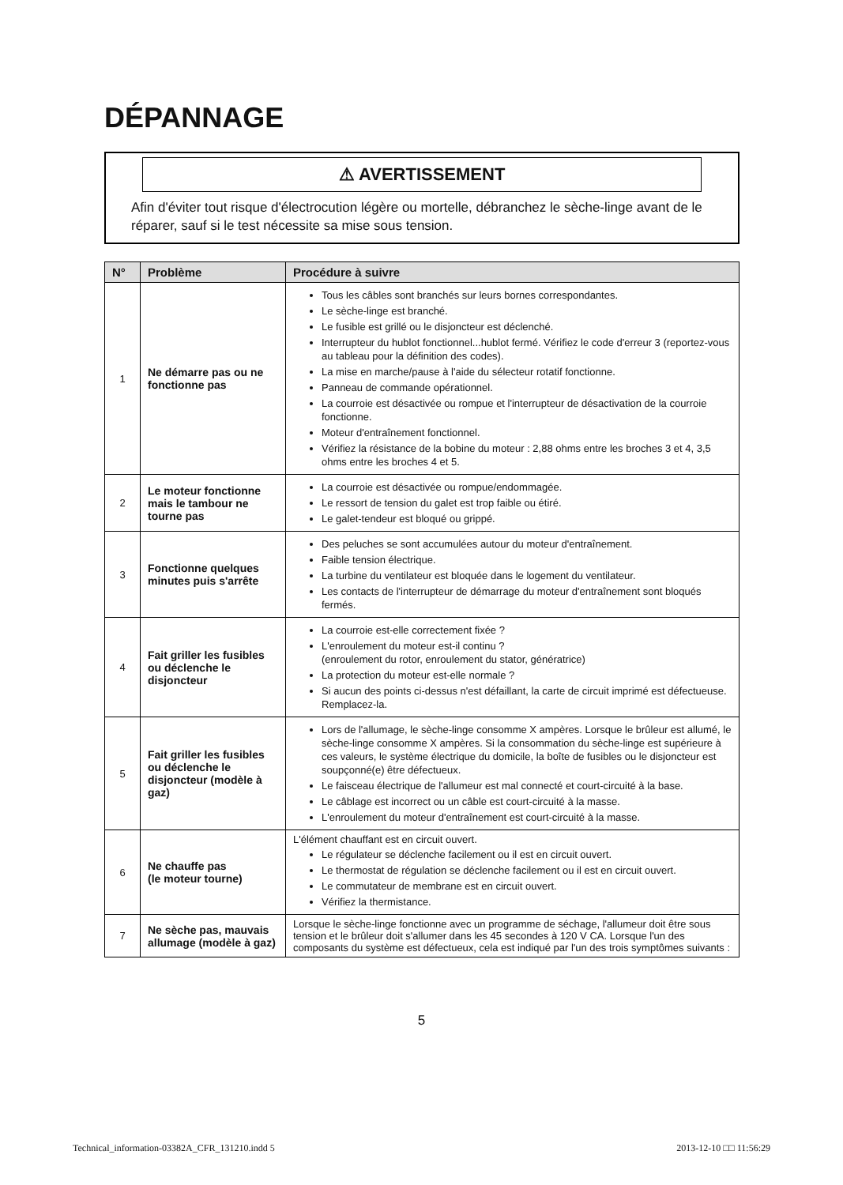DÉPANNAGE
⚠ AVERTISSEMENT
Afin d'éviter tout risque d'électrocution légère ou mortelle, débranchez le sèche-linge avant de le réparer, sauf si le test nécessite sa mise sous tension.
| N° | Problème | Procédure à suivre |
| --- | --- | --- |
| 1 | Ne démarre pas ou ne fonctionne pas | Tous les câbles sont branchés sur leurs bornes correspondantes. Le sèche-linge est branché. Le fusible est grillé ou le disjoncteur est déclenché. Interrupteur du hublot fonctionnel...hublot fermé. Vérifiez le code d'erreur 3 (reportez-vous au tableau pour la définition des codes). La mise en marche/pause à l'aide du sélecteur rotatif fonctionne. Panneau de commande opérationnel. La courroie est désactivée ou rompue et l'interrupteur de désactivation de la courroie fonctionne. Moteur d'entraînement fonctionnel. Vérifiez la résistance de la bobine du moteur : 2,88 ohms entre les broches 3 et 4, 3,5 ohms entre les broches 4 et 5. |
| 2 | Le moteur fonctionne mais le tambour ne tourne pas | La courroie est désactivée ou rompue/endommagée. Le ressort de tension du galet est trop faible ou étiré. Le galet-tendeur est bloqué ou grippé. |
| 3 | Fonctionne quelques minutes puis s'arrête | Des peluches se sont accumulées autour du moteur d'entraînement. Faible tension électrique. La turbine du ventilateur est bloquée dans le logement du ventilateur. Les contacts de l'interrupteur de démarrage du moteur d'entraînement sont bloqués fermés. |
| 4 | Fait griller les fusibles ou déclenche le disjoncteur | La courroie est-elle correctement fixée ? L'enroulement du moteur est-il continu ? (enroulement du rotor, enroulement du stator, génératrice) La protection du moteur est-elle normale ? Si aucun des points ci-dessus n'est défaillant, la carte de circuit imprimé est défectueuse. Remplacez-la. |
| 5 | Fait griller les fusibles ou déclenche le disjoncteur (modèle à gaz) | Lors de l'allumage, le sèche-linge consomme X ampères. Lorsque le brûleur est allumé, le sèche-linge consomme X ampères. Si la consommation du sèche-linge est supérieure à ces valeurs, le système électrique du domicile, la boîte de fusibles ou le disjoncteur est soupçonné(e) être défectueux. Le faisceau électrique de l'allumeur est mal connecté et court-circuité à la base. Le câblage est incorrect ou un câble est court-circuité à la masse. L'enroulement du moteur d'entraînement est court-circuité à la masse. |
| 6 | Ne chauffe pas (le moteur tourne) | L'élément chauffant est en circuit ouvert. Le régulateur se déclenche facilement ou il est en circuit ouvert. Le thermostat de régulation se déclenche facilement ou il est en circuit ouvert. Le commutateur de membrane est en circuit ouvert. Vérifiez la thermistance. |
| 7 | Ne sèche pas, mauvais allumage (modèle à gaz) | Lorsque le sèche-linge fonctionne avec un programme de séchage, l'allumeur doit être sous tension et le brûleur doit s'allumer dans les 45 secondes à 120 V CA. Lorsque l'un des composants du système est défectueux, cela est indiqué par l'un des trois symptômes suivants : |
5
Technical_information-03382A_CFR_131210.indd 5 2013-12-10 □□ 11:56:29